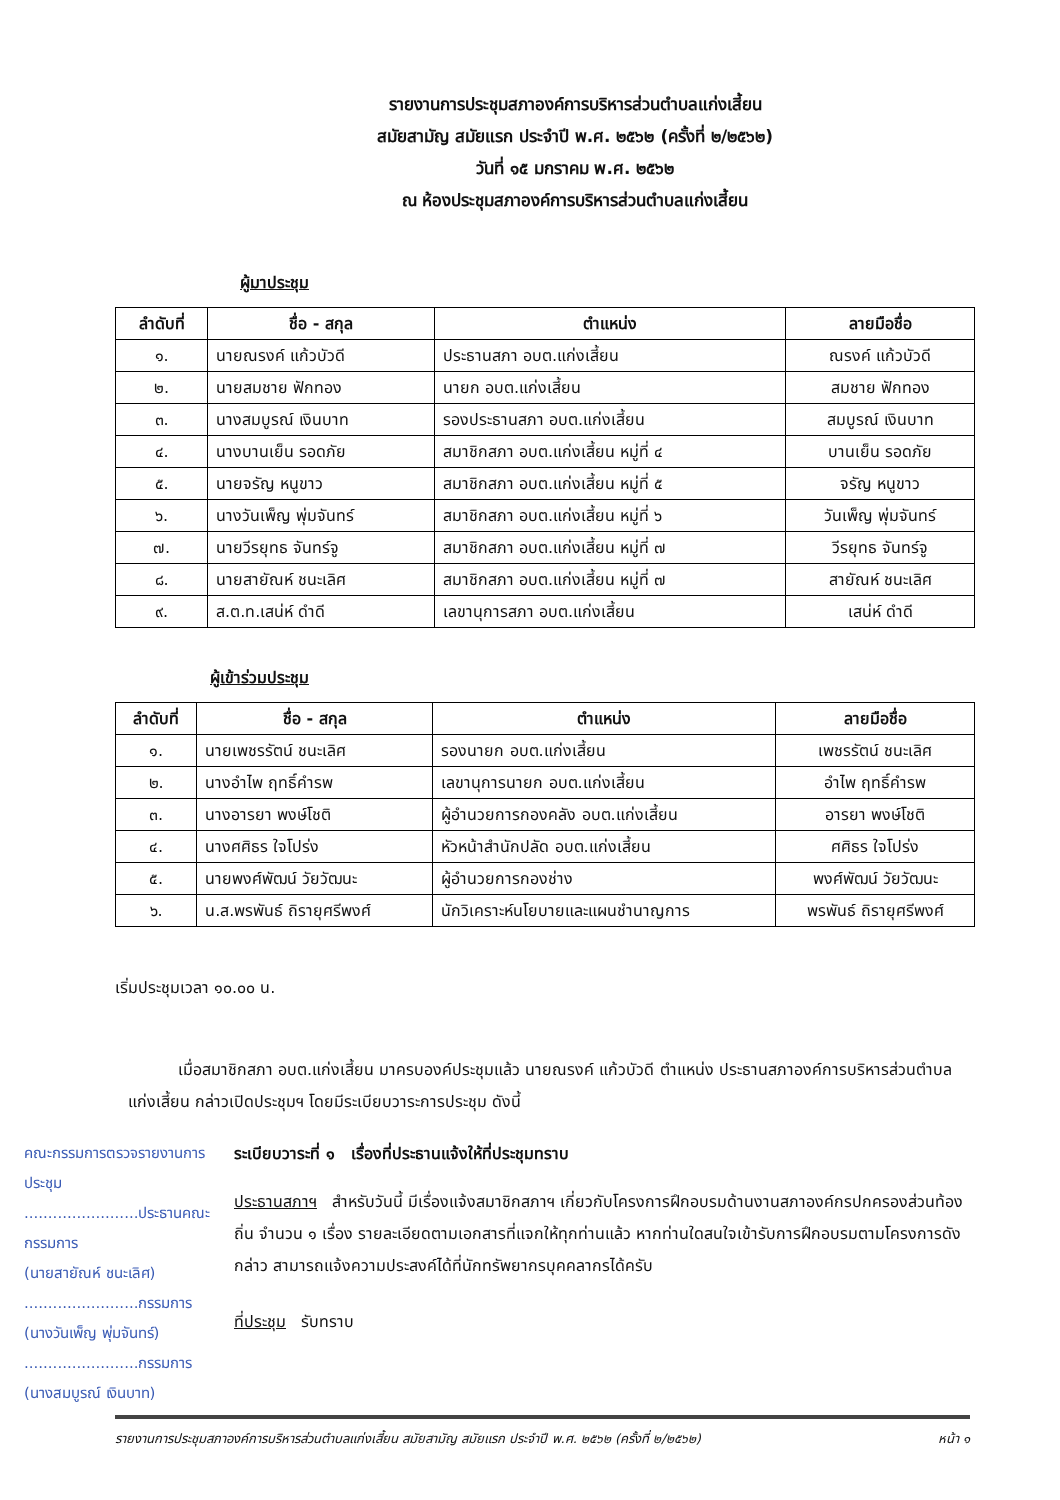รายงานการประชุมสภาองค์การบริหารส่วนตำบลแก่งเสี้ยน
สมัยสามัญ สมัยแรก ประจำปี พ.ศ. ๒๕๖๒ (ครั้งที่ ๒/๒๕๖๒)
วันที่ ๑๕ มกราคม พ.ศ. ๒๕๖๒
ณ ห้องประชุมสภาองค์การบริหารส่วนตำบลแก่งเสี้ยน
ผู้มาประชุม
| ลำดับที่ | ชื่อ - สกุล | ตำแหน่ง | ลายมือชื่อ |
| --- | --- | --- | --- |
| ๑. | นายณรงค์ แก้วบัวดี | ประธานสภา อบต.แก่งเสี้ยน | ณรงค์ แก้วบัวดี |
| ๒. | นายสมชาย ฟักทอง | นายก อบต.แก่งเสี้ยน | สมชาย ฟักทอง |
| ๓. | นางสมบูรณ์ เงินบาท | รองประธานสภา อบต.แก่งเสี้ยน | สมบูรณ์ เงินบาท |
| ๔. | นางบานเย็น รอดภัย | สมาชิกสภา อบต.แก่งเสี้ยน หมู่ที่ ๔ | บานเย็น รอดภัย |
| ๕. | นายจรัญ หนูขาว | สมาชิกสภา อบต.แก่งเสี้ยน หมู่ที่ ๕ | จรัญ หนูขาว |
| ๖. | นางวันเพ็ญ พุ่มจันทร์ | สมาชิกสภา อบต.แก่งเสี้ยน หมู่ที่ ๖ | วันเพ็ญ พุ่มจันทร์ |
| ๗. | นายวีรยุทธ จันทร์จู | สมาชิกสภา อบต.แก่งเสี้ยน หมู่ที่ ๗ | วีรยุทธ จันทร์จู |
| ๘. | นายสายัณห์ ชนะเลิศ | สมาชิกสภา อบต.แก่งเสี้ยน หมู่ที่ ๗ | สายัณห์ ชนะเลิศ |
| ๙. | ส.ต.ท.เสน่ห์ ดำดี | เลขานุการสภา อบต.แก่งเสี้ยน | เสน่ห์ ดำดี |
ผู้เข้าร่วมประชุม
| ลำดับที่ | ชื่อ - สกุล | ตำแหน่ง | ลายมือชื่อ |
| --- | --- | --- | --- |
| ๑. | นายเพชรรัตน์ ชนะเลิศ | รองนายก อบต.แก่งเสี้ยน | เพชรรัตน์ ชนะเลิศ |
| ๒. | นางอำไพ ฤทธิ์คำรพ | เลขานุการนายก อบต.แก่งเสี้ยน | อำไพ ฤทธิ์คำรพ |
| ๓. | นางอารยา พงษ์โชติ | ผู้อำนวยการกองคลัง อบต.แก่งเสี้ยน | อารยา พงษ์โชติ |
| ๔. | นางศศิธร ใจโปร่ง | หัวหน้าสำนักปลัด อบต.แก่งเสี้ยน | ศศิธร ใจโปร่ง |
| ๕. | นายพงศ์พัฒน์ วัยวัฒนะ | ผู้อำนวยการกองช่าง | พงศ์พัฒน์ วัยวัฒนะ |
| ๖. | น.ส.พรพันธ์ ถิรายุศรีพงศ์ | นักวิเคราะห์นโยบายและแผนชำนาญการ | พรพันธ์ ถิรายุศรีพงศ์ |
เริ่มประชุมเวลา ๑๐.๐๐ น.
เมื่อสมาชิกสภา อบต.แก่งเสี้ยน มาครบองค์ประชุมแล้ว นายณรงค์ แก้วบัวดี ตำแหน่ง ประธานสภาองค์การบริหารส่วนตำบลแก่งเสี้ยน กล่าวเปิดประชุมฯ โดยมีระเบียบวาระการประชุม ดังนี้
คณะกรรมการตรวจรายงานการประชุม
........................ประธานคณะกรรมการ
(นายสายัณห์ ชนะเลิศ)
........................กรรมการ
(นางวันเพ็ญ พุ่มจันทร์)
........................กรรมการ
(นางสมบูรณ์ เงินบาท)
ระเบียบวาระที่ ๑ เรื่องที่ประธานแจ้งให้ที่ประชุมทราบ
ประธานสภาฯ สำหรับวันนี้ มีเรื่องแจ้งสมาชิกสภาฯ เกี่ยวกับโครงการฝึกอบรมด้านงานสภาองค์กรปกครองส่วนท้องถิ่น จำนวน ๑ เรื่อง รายละเอียดตามเอกสารที่แจกให้ทุกท่านแล้ว หากท่านใดสนใจเข้ารับการฝึกอบรมตามโครงการดังกล่าว สามารถแจ้งความประสงค์ได้ที่นักทรัพยากรบุคคลากรได้ครับ
ที่ประชุม รับทราบ
รายงานการประชุมสภาองค์การบริหารส่วนตำบลแก่งเสี้ยน สมัยสามัญ สมัยแรก ประจำปี พ.ศ. ๒๕๖๒ (ครั้งที่ ๒/๒๕๖๒) หน้า ๑